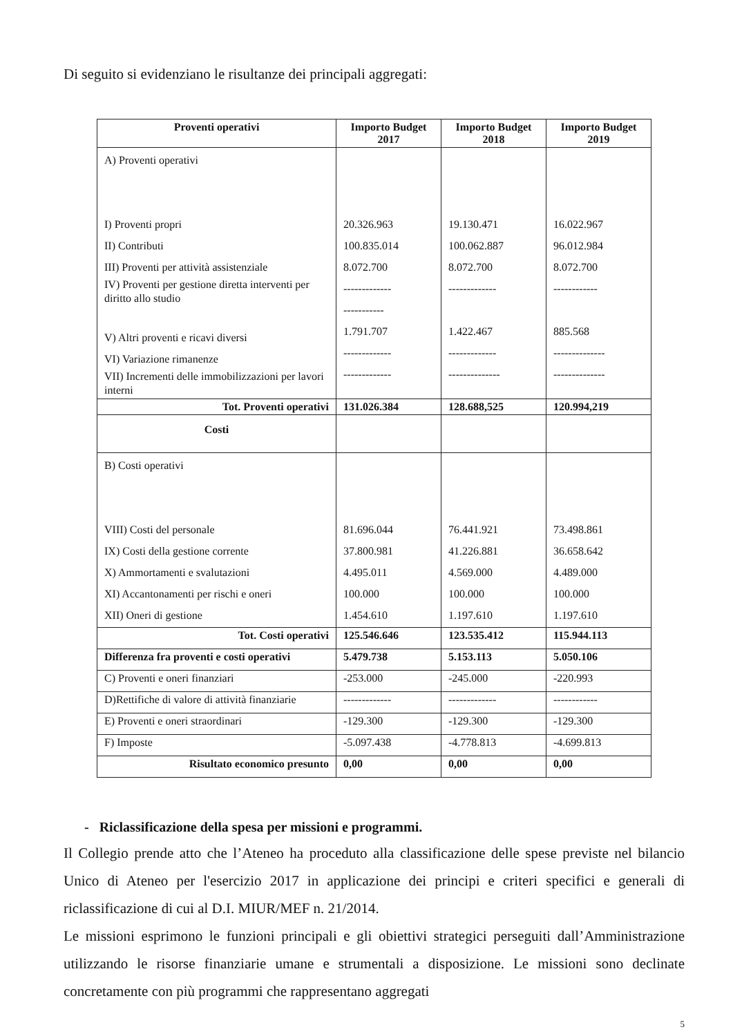Di seguito si evidenziano le risultanze dei principali aggregati:
| Proventi operativi | Importo Budget 2017 | Importo Budget 2018 | Importo Budget 2019 |
| --- | --- | --- | --- |
| A) Proventi operativi I) Proventi propri II) Contributi III) Proventi per attività assistenziale IV) Proventi per gestione diretta interventi per diritto allo studio V) Altri proventi e ricavi diversi VI) Variazione rimanenze VII) Incrementi delle immobilizzazioni per lavori interni | 20.326.963 100.835.014 8.072.700 ------------- ----------- 1.791.707 ------------- ------------- | 19.130.471 100.062.887 8.072.700 ------------- 1.422.467 ------------- -------------- | 16.022.967 96.012.984 8.072.700 ------------ 885.568 -------------- -------------- |
| Tot. Proventi operativi | 131.026.384 | 128.688,525 | 120.994,219 |
| Costi | | | |
| B) Costi operativi VIII) Costi del personale IX) Costi della gestione corrente X) Ammortamenti e svalutazioni XI) Accantonamenti per rischi e oneri XII) Oneri di gestione | 81.696.044 37.800.981 4.495.011 100.000 1.454.610 | 76.441.921 41.226.881 4.569.000 100.000 1.197.610 | 73.498.861 36.658.642 4.489.000 100.000 1.197.610 |
| Tot. Costi operativi | 125.546.646 | 123.535.412 | 115.944.113 |
| Differenza fra proventi e costi operativi | 5.479.738 | 5.153.113 | 5.050.106 |
| C) Proventi e oneri finanziari | -253.000 | -245.000 | -220.993 |
| D)Rettifiche di valore di attività finanziarie | ------------- | ------------- | ------------ |
| E) Proventi e oneri straordinari | -129.300 | -129.300 | -129.300 |
| F) Imposte | -5.097.438 | -4.778.813 | -4.699.813 |
| Risultato economico presunto | 0,00 | 0,00 | 0,00 |
- Riclassificazione della spesa per missioni e programmi.
Il Collegio prende atto che l’Ateneo ha proceduto alla classificazione delle spese previste nel bilancio Unico di Ateneo per l'esercizio 2017 in applicazione dei principi e criteri specifici e generali di riclassificazione di cui al D.I. MIUR/MEF n. 21/2014.
Le missioni esprimono le funzioni principali e gli obiettivi strategici perseguiti dall’Amministrazione utilizzando le risorse finanziarie umane e strumentali a disposizione. Le missioni sono declinate concretamente con più programmi che rappresentano aggregati
5